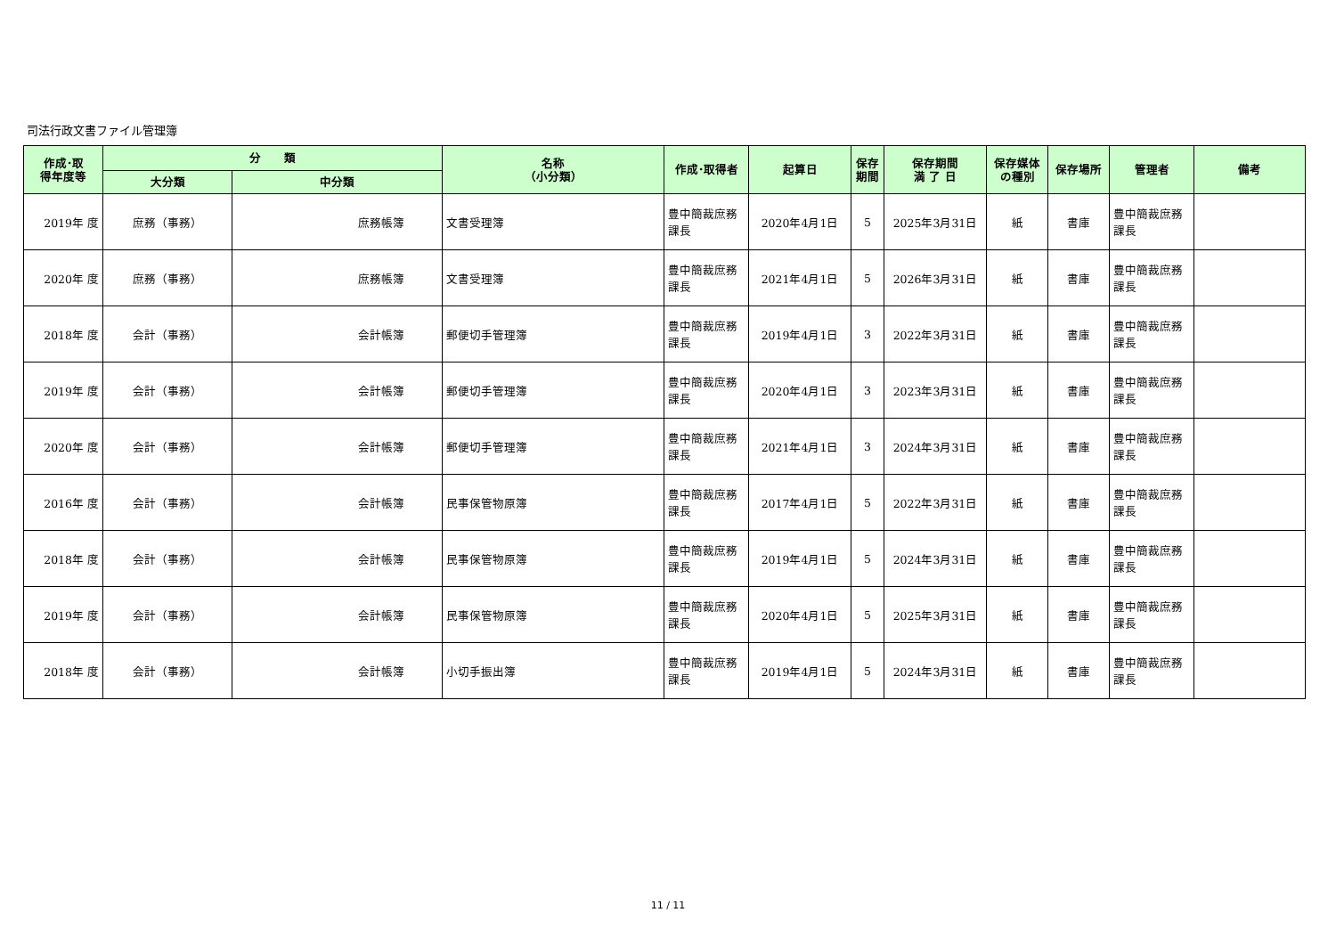司法行政文書ファイル管理簿
| 作成･取 得年度等 | 分 類 | | 名称 （小分類） | 作成･取得者 | 起算日 | 保存 期間 | 保存期間 満 了 日 | 保存媒体 の種別 | 保存場所 | 管理者 | 備考 |
| --- | --- | --- | --- | --- | --- | --- | --- | --- | --- | --- | --- |
| | 大分類 | 中分類 | | | | | | | | | |
| 2019年 度 | 庶務（事務） | 庶務帳簿 | 文書受理簿 | 豊中簡裁庶務課長 | 2020年4月1日 | 5 | 2025年3月31日 | 紙 | 書庫 | 豊中簡裁庶務課長 | |
| 2020年 度 | 庶務（事務） | 庶務帳簿 | 文書受理簿 | 豊中簡裁庶務課長 | 2021年4月1日 | 5 | 2026年3月31日 | 紙 | 書庫 | 豊中簡裁庶務課長 | |
| 2018年 度 | 会計（事務） | 会計帳簿 | 郵便切手管理簿 | 豊中簡裁庶務課長 | 2019年4月1日 | 3 | 2022年3月31日 | 紙 | 書庫 | 豊中簡裁庶務課長 | |
| 2019年 度 | 会計（事務） | 会計帳簿 | 郵便切手管理簿 | 豊中簡裁庶務課長 | 2020年4月1日 | 3 | 2023年3月31日 | 紙 | 書庫 | 豊中簡裁庶務課長 | |
| 2020年 度 | 会計（事務） | 会計帳簿 | 郵便切手管理簿 | 豊中簡裁庶務課長 | 2021年4月1日 | 3 | 2024年3月31日 | 紙 | 書庫 | 豊中簡裁庶務課長 | |
| 2016年 度 | 会計（事務） | 会計帳簿 | 民事保管物原簿 | 豊中簡裁庶務課長 | 2017年4月1日 | 5 | 2022年3月31日 | 紙 | 書庫 | 豊中簡裁庶務課長 | |
| 2018年 度 | 会計（事務） | 会計帳簿 | 民事保管物原簿 | 豊中簡裁庶務課長 | 2019年4月1日 | 5 | 2024年3月31日 | 紙 | 書庫 | 豊中簡裁庶務課長 | |
| 2019年 度 | 会計（事務） | 会計帳簿 | 民事保管物原簿 | 豊中簡裁庶務課長 | 2020年4月1日 | 5 | 2025年3月31日 | 紙 | 書庫 | 豊中簡裁庶務課長 | |
| 2018年 度 | 会計（事務） | 会計帳簿 | 小切手振出簿 | 豊中簡裁庶務課長 | 2019年4月1日 | 5 | 2024年3月31日 | 紙 | 書庫 | 豊中簡裁庶務課長 | |
11 / 11